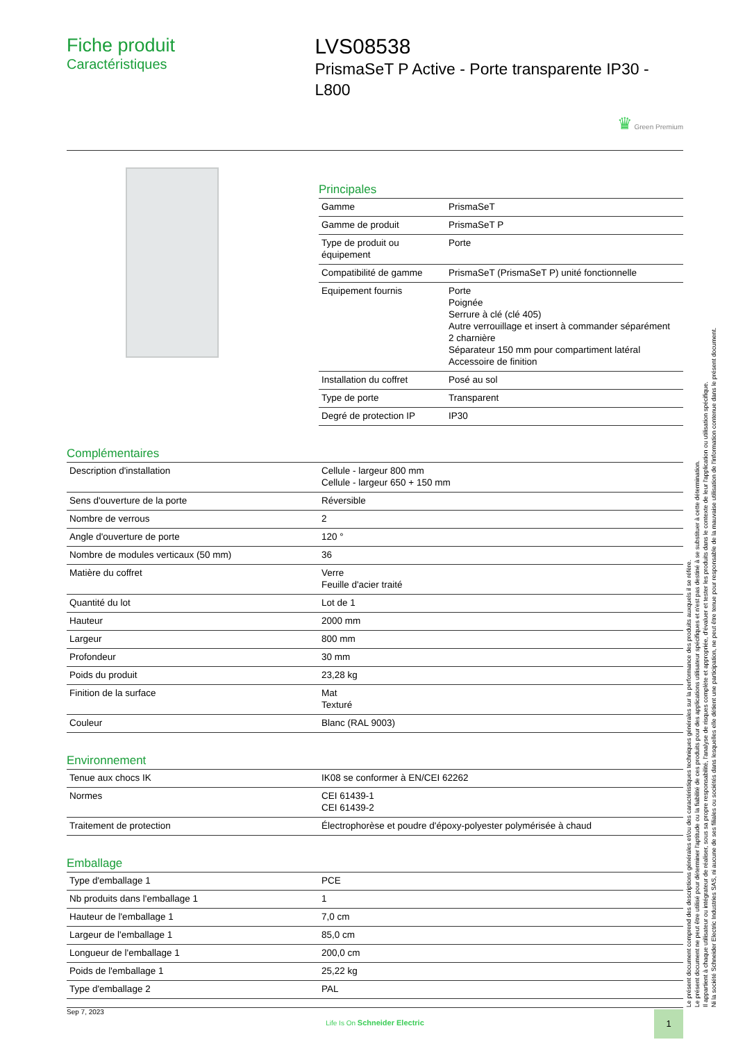Fiche produit
Caractéristiques
LVS08538
PrismaSeT P Active - Porte transparente IP30 - L800
♛ Green Premium
Principales
| Gamme | PrismaSeT |
| Gamme de produit | PrismaSeT P |
| Type de produit ou équipement | Porte |
| Compatibilité de gamme | PrismaSeT (PrismaSeT P) unité fonctionnelle |
| Equipement fournis | Porte Poignée Serrure à clé (clé 405) Autre verrouillage et insert à commander séparément 2 charnière Séparateur 150 mm pour compartiment latéral Accessoire de finition |
| Installation du coffret | Posé au sol |
| Type de porte | Transparent |
| Degré de protection IP | IP30 |
Complémentaires
| Description d'installation | Cellule - largeur 800 mm Cellule - largeur 650 + 150 mm |
| Sens d'ouverture de la porte | Réversible |
| Nombre de verrous | 2 |
| Angle d'ouverture de porte | 120 ° |
| Nombre de modules verticaux (50 mm) | 36 |
| Matière du coffret | Verre Feuille d'acier traité |
| Quantité du lot | Lot de 1 |
| Hauteur | 2000 mm |
| Largeur | 800 mm |
| Profondeur | 30 mm |
| Poids du produit | 23,28 kg |
| Finition de la surface | Mat Texturé |
| Couleur | Blanc (RAL 9003) |
Environnement
| Tenue aux chocs IK | IK08 se conformer à EN/CEI 62262 |
| Normes | CEI 61439-1 CEI 61439-2 |
| Traitement de protection | Électrophorèse et poudre d'époxy-polyester polymérisée à chaud |
Emballage
| Type d'emballage 1 | PCE |
| Nb produits dans l'emballage 1 | 1 |
| Hauteur de l'emballage 1 | 7,0 cm |
| Largeur de l'emballage 1 | 85,0 cm |
| Longueur de l'emballage 1 | 200,0 cm |
| Poids de l'emballage 1 | 25,22 kg |
| Type d'emballage 2 | PAL |
Le présent document comprend des descriptions générales et/ou des caractéristiques techniques générales sur la performance des produits auxquels il se réfère.
Le présent document ne peut être utilisé pour déterminer l'aptitude ou la fiabilité de ces produits pour des applications utilisateur spécifiques et n'est pas destiné à se substituer à cette détermination.
Il appartient à chaque utilisateur ou intégrateur de réaliser, sous sa propre responsabilité, l'analyse de risques complète et appropriée, d'évaluer et tester les produits dans le contexte de leur l'application ou utilisation spécifique.
Ni la société Schneider Electric Industries SAS, ni aucune de ses filiales ou sociétés dans lesquelles elle détient une participation, ne peut être tenue pour responsable de la mauvaise utilisation de l'information contenue dans le présent document.
Sep 7, 2023
Life Is On Schneider Electric
1